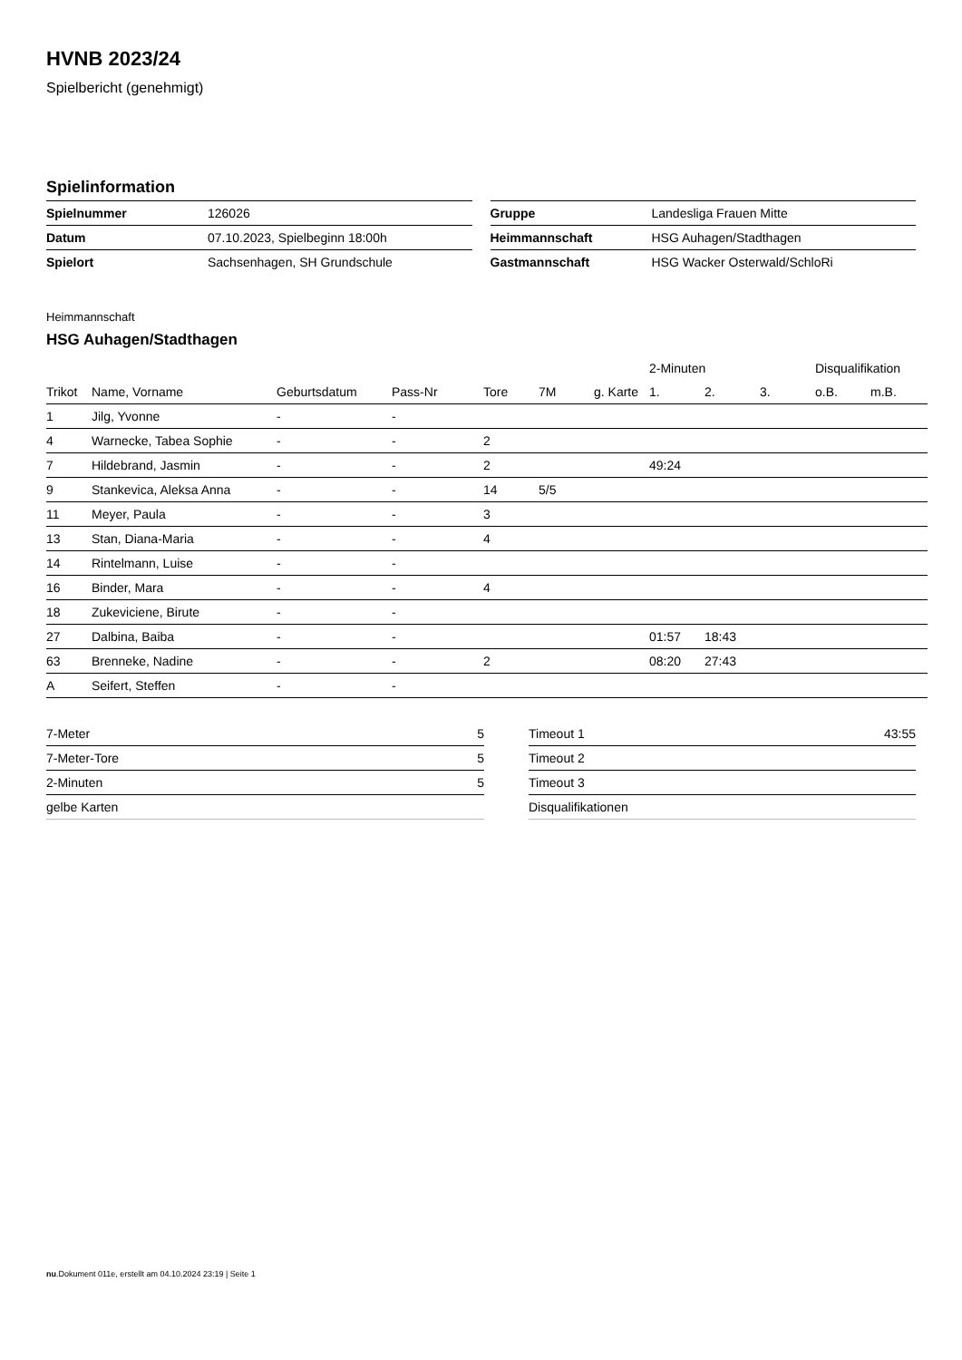HVNB 2023/24
Spielbericht (genehmigt)
Spielinformation
| Spielnummer | 126026 |
| Datum | 07.10.2023, Spielbeginn 18:00h |
| Spielort | Sachsenhagen, SH Grundschule |
| Gruppe | Landesliga Frauen Mitte |
| Heimmannschaft | HSG Auhagen/Stadthagen |
| Gastmannschaft | HSG Wacker Osterwald/SchloRi |
Heimmannschaft
HSG Auhagen/Stadthagen
| | | | | | | | 2-Minuten | | | Disqualifikation | |
| --- | --- | --- | --- | --- | --- | --- | --- | --- | --- | --- | --- |
| Trikot | Name, Vorname | Geburtsdatum | Pass-Nr | Tore | 7M | g. Karte | 1. | 2. | 3. | o.B. | m.B. |
| 1 | Jilg, Yvonne | - | - | | | | | | | | |
| 4 | Warnecke, Tabea Sophie | - | - | 2 | | | | | | | |
| 7 | Hildebrand, Jasmin | - | - | 2 | | | 49:24 | | | | |
| 9 | Stankevica, Aleksa Anna | - | - | 14 | 5/5 | | | | | | |
| 11 | Meyer, Paula | - | - | 3 | | | | | | | |
| 13 | Stan, Diana-Maria | - | - | 4 | | | | | | | |
| 14 | Rintelmann, Luise | - | - | | | | | | | | |
| 16 | Binder, Mara | - | - | 4 | | | | | | | |
| 18 | Zukeviciene, Birute | - | - | | | | | | | | |
| 27 | Dalbina, Baiba | - | - | | | | 01:57 | 18:43 | | | |
| 63 | Brenneke, Nadine | - | - | 2 | | | 08:20 | 27:43 | | | |
| A | Seifert, Steffen | - | - | | | | | | | | |
| 7-Meter | 5 |
| 7-Meter-Tore | 5 |
| 2-Minuten | 5 |
| gelbe Karten | |
| Timeout 1 | 43:55 |
| Timeout 2 | |
| Timeout 3 | |
| Disqualifikationen | |
nu.Dokument 011e, erstellt am 04.10.2024 23:19 | Seite 1